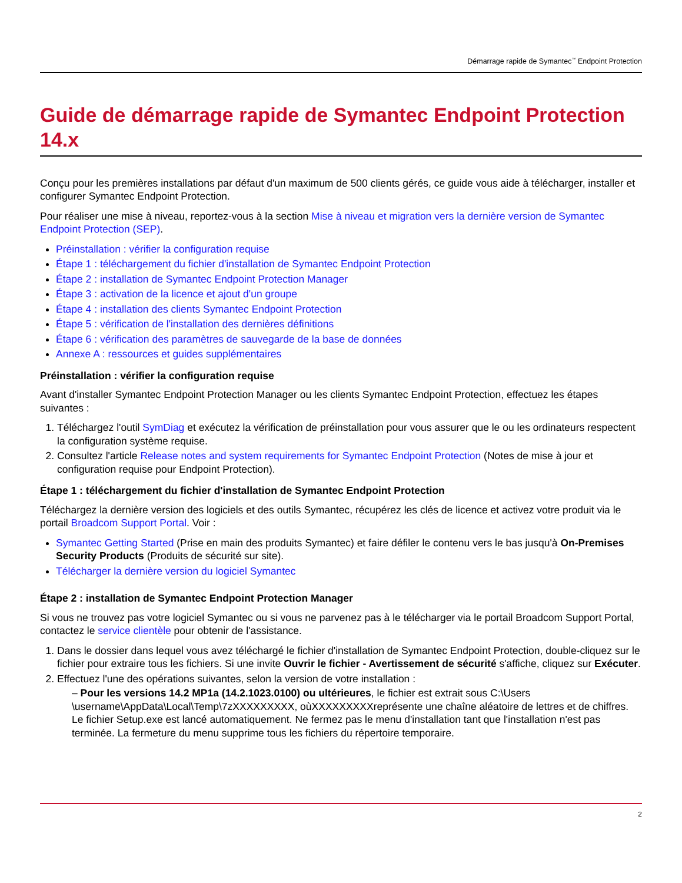Démarrage rapide de Symantec<sup>™</sup> Endpoint Protection
Guide de démarrage rapide de Symantec Endpoint Protection 14.x
Conçu pour les premières installations par défaut d'un maximum de 500 clients gérés, ce guide vous aide à télécharger, installer et configurer Symantec Endpoint Protection.
Pour réaliser une mise à niveau, reportez-vous à la section Mise à niveau et migration vers la dernière version de Symantec Endpoint Protection (SEP).
Préinstallation : vérifier la configuration requise
Étape 1 : téléchargement du fichier d'installation de Symantec Endpoint Protection
Étape 2 : installation de Symantec Endpoint Protection Manager
Étape 3 : activation de la licence et ajout d'un groupe
Étape 4 : installation des clients Symantec Endpoint Protection
Étape 5 : vérification de l'installation des dernières définitions
Étape 6 : vérification des paramètres de sauvegarde de la base de données
Annexe A : ressources et guides supplémentaires
Préinstallation : vérifier la configuration requise
Avant d'installer Symantec Endpoint Protection Manager ou les clients Symantec Endpoint Protection, effectuez les étapes suivantes :
1. Téléchargez l'outil SymDiag et exécutez la vérification de préinstallation pour vous assurer que le ou les ordinateurs respectent la configuration système requise.
2. Consultez l'article Release notes and system requirements for Symantec Endpoint Protection (Notes de mise à jour et configuration requise pour Endpoint Protection).
Étape 1 : téléchargement du fichier d'installation de Symantec Endpoint Protection
Téléchargez la dernière version des logiciels et des outils Symantec, récupérez les clés de licence et activez votre produit via le portail Broadcom Support Portal. Voir :
Symantec Getting Started (Prise en main des produits Symantec) et faire défiler le contenu vers le bas jusqu'à On-Premises Security Products (Produits de sécurité sur site).
Télécharger la dernière version du logiciel Symantec
Étape 2 : installation de Symantec Endpoint Protection Manager
Si vous ne trouvez pas votre logiciel Symantec ou si vous ne parvenez pas à le télécharger via le portail Broadcom Support Portal, contactez le service clientèle pour obtenir de l'assistance.
1. Dans le dossier dans lequel vous avez téléchargé le fichier d'installation de Symantec Endpoint Protection, double-cliquez sur le fichier pour extraire tous les fichiers. Si une invite Ouvrir le fichier - Avertissement de sécurité s'affiche, cliquez sur Exécuter.
2. Effectuez l'une des opérations suivantes, selon la version de votre installation :
– Pour les versions 14.2 MP1a (14.2.1023.0100) ou ultérieures, le fichier est extrait sous C:\Users \username\AppData\Local\Temp\7zXXXXXXXXX, oùXXXXXXXXXreprésente une chaîne aléatoire de lettres et de chiffres. Le fichier Setup.exe est lancé automatiquement. Ne fermez pas le menu d'installation tant que l'installation n'est pas terminée. La fermeture du menu supprime tous les fichiers du répertoire temporaire.
2